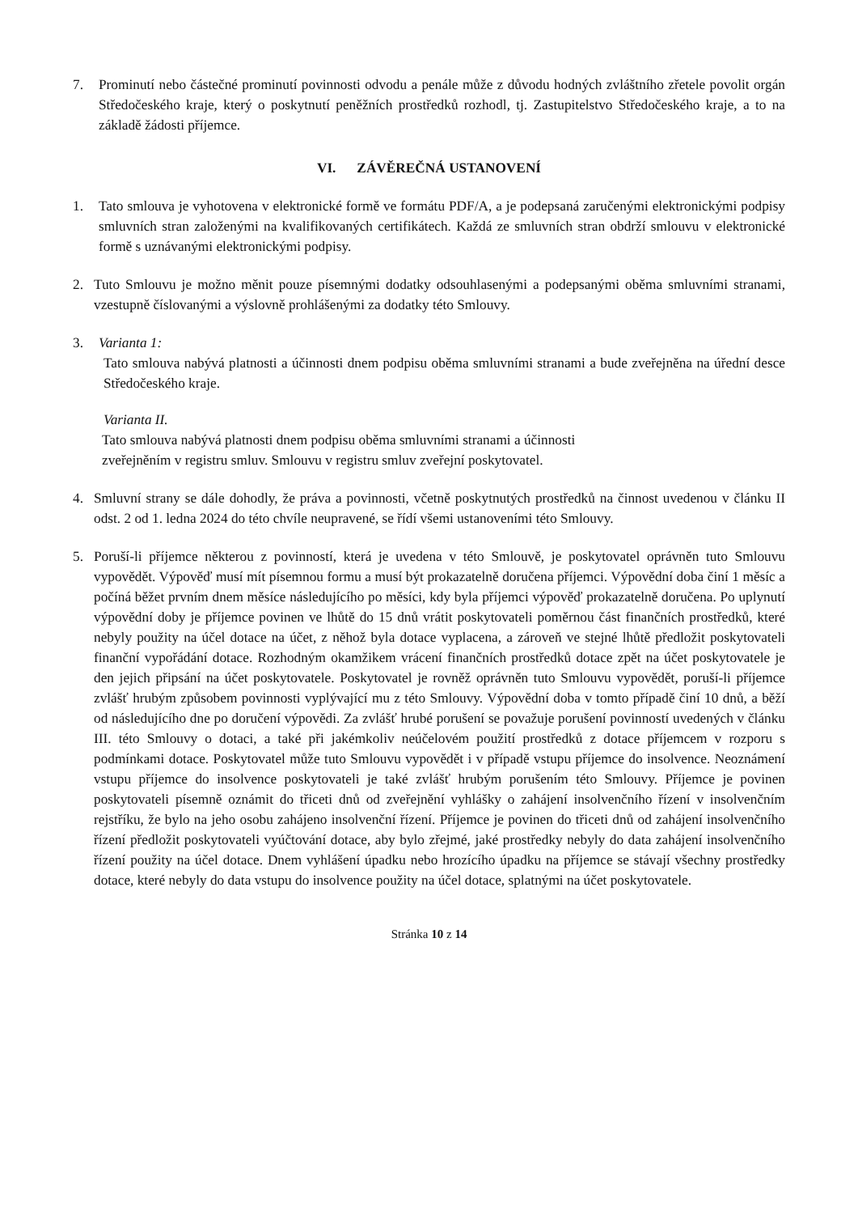7. Prominutí nebo částečné prominutí povinnosti odvodu a penále může z důvodu hodných zvláštního zřetele povolit orgán Středočeského kraje, který o poskytnutí peněžních prostředků rozhodl, tj. Zastupitelstvo Středočeského kraje, a to na základě žádosti příjemce.
VI. ZÁVĚREČNÁ USTANOVENÍ
1. Tato smlouva je vyhotovena v elektronické formě ve formátu PDF/A, a je podepsaná zaručenými elektronickými podpisy smluvních stran založenými na kvalifikovaných certifikátech. Každá ze smluvních stran obdrží smlouvu v elektronické formě s uznávanými elektronickými podpisy.
2. Tuto Smlouvu je možno měnit pouze písemnými dodatky odsouhlasenými a podepsanými oběma smluvními stranami, vzestupně číslovanými a výslovně prohlášenými za dodatky této Smlouvy.
3. Varianta 1:
Tato smlouva nabývá platnosti a účinnosti dnem podpisu oběma smluvními stranami a bude zveřejněna na úřední desce Středočeského kraje.
Varianta II.
Tato smlouva nabývá platnosti dnem podpisu oběma smluvními stranami a účinnosti
zveřejněním v registru smluv. Smlouvu v registru smluv zveřejní poskytovatel.
4. Smluvní strany se dále dohodly, že práva a povinnosti, včetně poskytnutých prostředků na činnost uvedenou v článku II odst. 2 od 1. ledna 2024 do této chvíle neupravené, se řídí všemi ustanoveními této Smlouvy.
5. Poruší-li příjemce některou z povinností, která je uvedena v této Smlouvě, je poskytovatel oprávněn tuto Smlouvu vypovědět. Výpověď musí mít písemnou formu a musí být prokazatelně doručena příjemci. Výpovědní doba činí 1 měsíc a počíná běžet prvním dnem měsíce následujícího po měsíci, kdy byla příjemci výpověď prokazatelně doručena. Po uplynutí výpovědní doby je příjemce povinen ve lhůtě do 15 dnů vrátit poskytovateli poměrnou část finančních prostředků, které nebyly použity na účel dotace na účet, z něhož byla dotace vyplacena, a zároveň ve stejné lhůtě předložit poskytovateli finanční vypořádání dotace. Rozhodným okamžikem vrácení finančních prostředků dotace zpět na účet poskytovatele je den jejich připsání na účet poskytovatele. Poskytovatel je rovněž oprávněn tuto Smlouvu vypovědět, poruší-li příjemce zvlášť hrubým způsobem povinnosti vyplývající mu z této Smlouvy. Výpovědní doba v tomto případě činí 10 dnů, a běží od následujícího dne po doručení výpovědi. Za zvlášť hrubé porušení se považuje porušení povinností uvedených v článku III. této Smlouvy o dotaci, a také při jakémkoliv neúčelovém použití prostředků z dotace příjemcem v rozporu s podmínkami dotace. Poskytovatel může tuto Smlouvu vypovědět i v případě vstupu příjemce do insolvence. Neoznámení vstupu příjemce do insolvence poskytovateli je také zvlášť hrubým porušením této Smlouvy. Příjemce je povinen poskytovateli písemně oznámit do třiceti dnů od zveřejnění vyhlášky o zahájení insolvenčního řízení v insolvenčním rejstříku, že bylo na jeho osobu zahájeno insolvenční řízení. Příjemce je povinen do třiceti dnů od zahájení insolvenčního řízení předložit poskytovateli vyúčtování dotace, aby bylo zřejmé, jaké prostředky nebyly do data zahájení insolvenčního řízení použity na účel dotace. Dnem vyhlášení úpadku nebo hrozícího úpadku na příjemce se stávají všechny prostředky dotace, které nebyly do data vstupu do insolvence použity na účel dotace, splatnými na účet poskytovatele.
Stránka 10 z 14